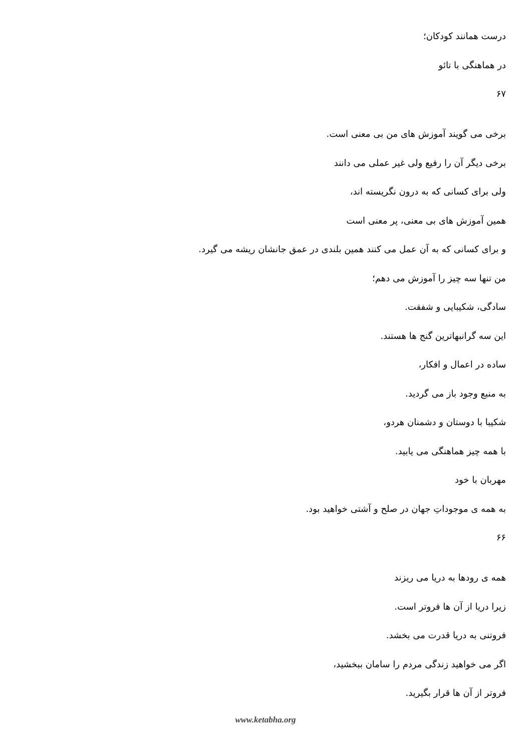درست همانند کودکان؛
در هماهنگی با تائو
۶۷
برخی می گویند آموزش های من بی معنی است.
برخی دیگر آن را رفیع ولی غیر عملی می دانند
ولی برای کسانی که به درون نگریسته اند،
همین آموزش های بی معنی، پر معنی است
و برای کسانی که به آن عمل می کنند همین بلندی در عمق جانشان ریشه می گیرد.
من تنها سه چیز را آموزش می دهم؛
سادگی، شکیبایی و شفقت.
این سه گرانبهاترین گنج ها هستند.
ساده در اعمال و افکار،
به منبع وجود باز می گردید.
شکیبا با دوستان و دشمنان هردو،
با همه چیز هماهنگی می یابید.
مهربان با خود
به همه ی موجوداتِ جهان در صلح و آشتی خواهید بود.
۶۶
همه ی رودها به دریا می ریزند
زیرا دریا از آن ها فروتر است.
فروتنی به دریا قدرت می بخشد.
اگر می خواهید زندگی مردم را سامان ببخشید،
فروتر از آن ها قرار بگیرید.
www.ketabha.org